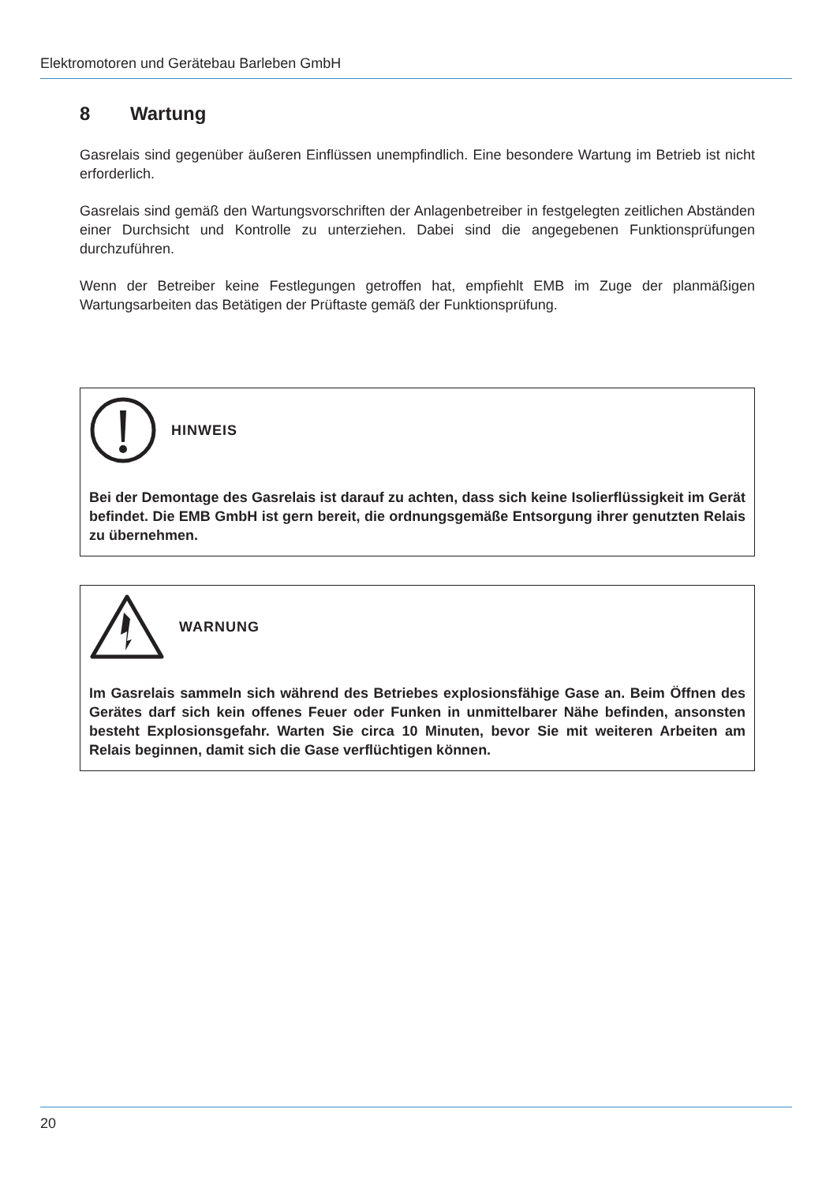Elektromotoren und Gerätebau Barleben GmbH
8 Wartung
Gasrelais sind gegenüber äußeren Einflüssen unempfindlich. Eine besondere Wartung im Betrieb ist nicht erforderlich.
Gasrelais sind gemäß den Wartungsvorschriften der Anlagenbetreiber in festgelegten zeitlichen Abständen einer Durchsicht und Kontrolle zu unterziehen. Dabei sind die angegebenen Funktionsprüfungen durchzuführen.
Wenn der Betreiber keine Festlegungen getroffen hat, empfiehlt EMB im Zuge der planmäßigen Wartungsarbeiten das Betätigen der Prüftaste gemäß der Funktionsprüfung.
HINWEIS
Bei der Demontage des Gasrelais ist darauf zu achten, dass sich keine Isolierflüssigkeit im Gerät befindet. Die EMB GmbH ist gern bereit, die ordnungsgemäße Entsorgung ihrer genutzten Relais zu übernehmen.
WARNUNG
Im Gasrelais sammeln sich während des Betriebes explosionsfähige Gase an. Beim Öffnen des Gerätes darf sich kein offenes Feuer oder Funken in unmittelbarer Nähe befinden, ansonsten besteht Explosionsgefahr. Warten Sie circa 10 Minuten, bevor Sie mit weiteren Arbeiten am Relais beginnen, damit sich die Gase verflüchtigen können.
20